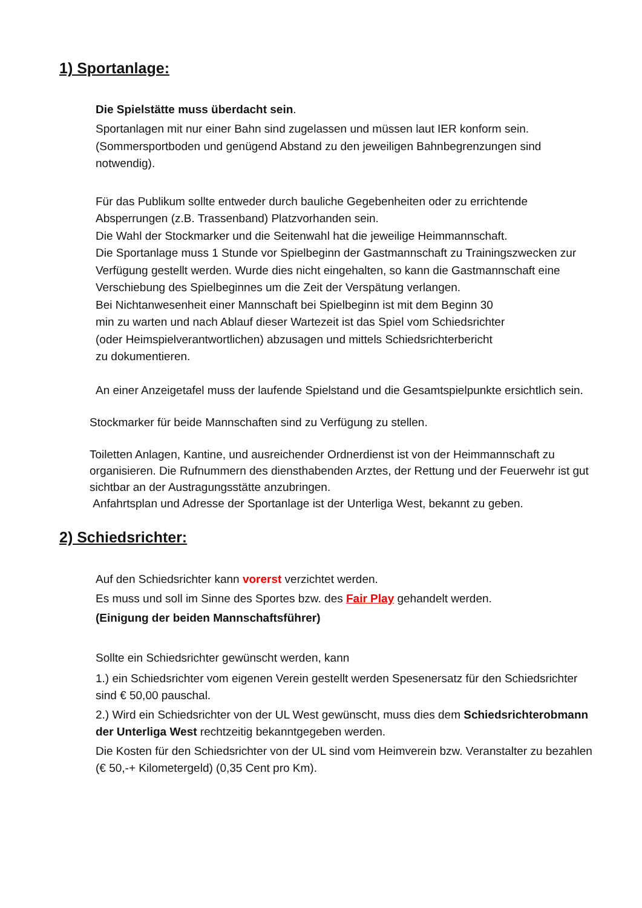1) Sportanlage:
Die Spielstätte muss überdacht sein.
Sportanlagen mit nur einer Bahn sind zugelassen und müssen laut IER konform sein. (Sommersportboden und genügend Abstand zu den jeweiligen Bahnbegrenzungen sind notwendig).
Für das Publikum sollte entweder durch bauliche Gegebenheiten oder zu errichtende Absperrungen (z.B. Trassenband) Platzvorhanden sein.
Die Wahl der Stockmarker und die Seitenwahl hat die jeweilige Heimmannschaft.
Die Sportanlage muss 1 Stunde vor Spielbeginn der Gastmannschaft zu Trainingszwecken zur Verfügung gestellt werden. Wurde dies nicht eingehalten, so kann die Gastmannschaft eine Verschiebung des Spielbeginnes um die Zeit der Verspätung verlangen.
Bei Nichtanwesenheit einer Mannschaft bei Spielbeginn ist mit dem Beginn 30
min zu warten und nach Ablauf dieser Wartezeit ist das Spiel vom Schiedsrichter
(oder Heimspielverantwortlichen) abzusagen und mittels Schiedsrichterbericht
zu dokumentieren.
An einer Anzeigetafel muss der laufende Spielstand und die Gesamtspielpunkte ersichtlich sein.
Stockmarker für beide Mannschaften sind zu Verfügung zu stellen.
Toiletten Anlagen, Kantine, und ausreichender Ordnerdienst ist von der Heimmannschaft zu organisieren. Die Rufnummern des diensthabenden Arztes, der Rettung und der Feuerwehr ist gut sichtbar an der Austragungsstätte anzubringen.
Anfahrtsplan und Adresse der Sportanlage ist der Unterliga West, bekannt zu geben.
2) Schiedsrichter:
Auf den Schiedsrichter kann vorerst verzichtet werden.
Es muss und soll im Sinne des Sportes bzw. des Fair Play gehandelt werden.
(Einigung der beiden Mannschaftsführer)
Sollte ein Schiedsrichter gewünscht werden, kann
1.) ein Schiedsrichter vom eigenen Verein gestellt werden Spesenersatz für den Schiedsrichter sind € 50,00 pauschal.
2.) Wird ein Schiedsrichter von der UL West gewünscht, muss dies dem Schiedsrichterobmann der Unterliga West rechtzeitig bekanntgegeben werden.
Die Kosten für den Schiedsrichter von der UL sind vom Heimverein bzw. Veranstalter zu bezahlen (€ 50,-+ Kilometergeld) (0,35 Cent pro Km).